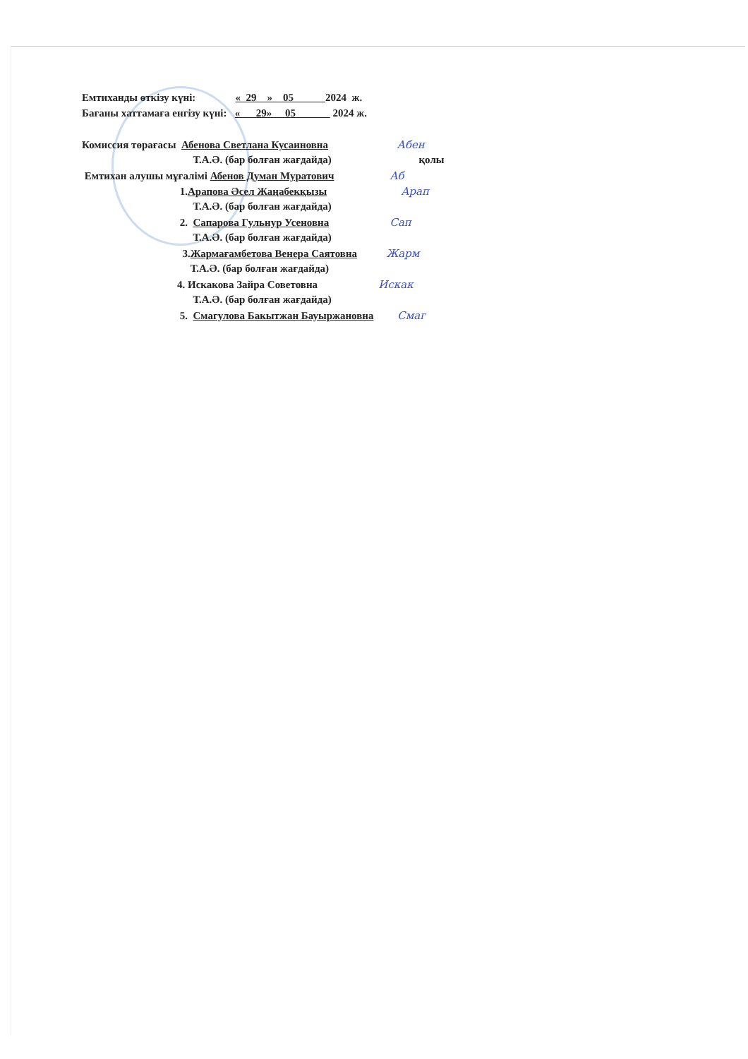Емтиханды өткізу күні: « 29 » 05 2024 ж.
Бағаны хаттамаға енгізу күні: « 29» 05 2024 ж.
Комиссия төрағасы Абенова Светлана Кусаиновна Абен
Т.А.Ә. (бар болған жағдайда) қолы
Емтихан алушы мұғалімі Абенов Думан Муратович Аб
1.Арапова Әсел Жаңабекқызы Арап
Т.А.Ә. (бар болған жағдайда)
2. Сапарова Гульнур Усеновна Сап
Т.А.Ә. (бар болған жағдайда)
3.Жармағамбетова Венера Саятовна Жарм
Т.А.Ә. (бар болған жағдайда)
4. Искакова Зайра Советовна Искак
Т.А.Ә. (бар болған жағдайда)
5. Смагулова Бакытжан Бауыржановна Смаг